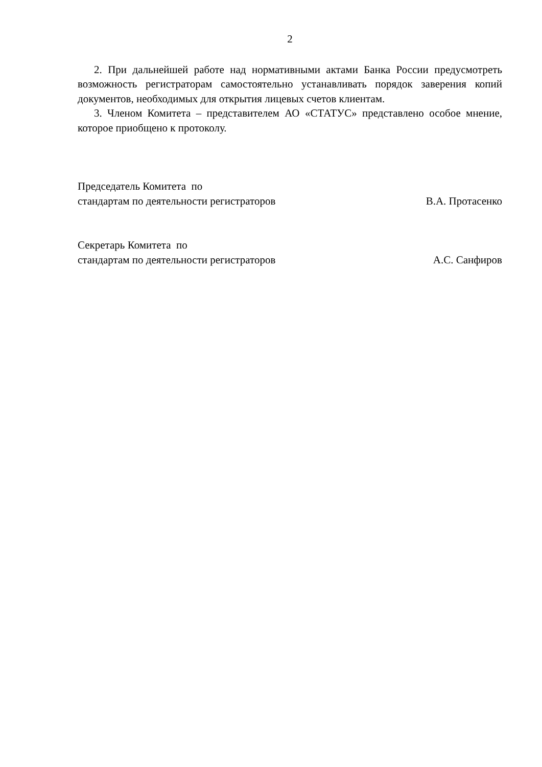2
2. При дальнейшей работе над нормативными актами Банка России предусмотреть возможность регистраторам самостоятельно устанавливать порядок заверения копий документов, необходимых для открытия лицевых счетов клиентам.
3. Членом Комитета – представителем АО «СТАТУС» представлено особое мнение, которое приобщено к протоколу.
Председатель Комитета по
стандартам по деятельности регистраторов
В.А. Протасенко
Секретарь Комитета по
стандартам по деятельности регистраторов
А.С. Санфиров